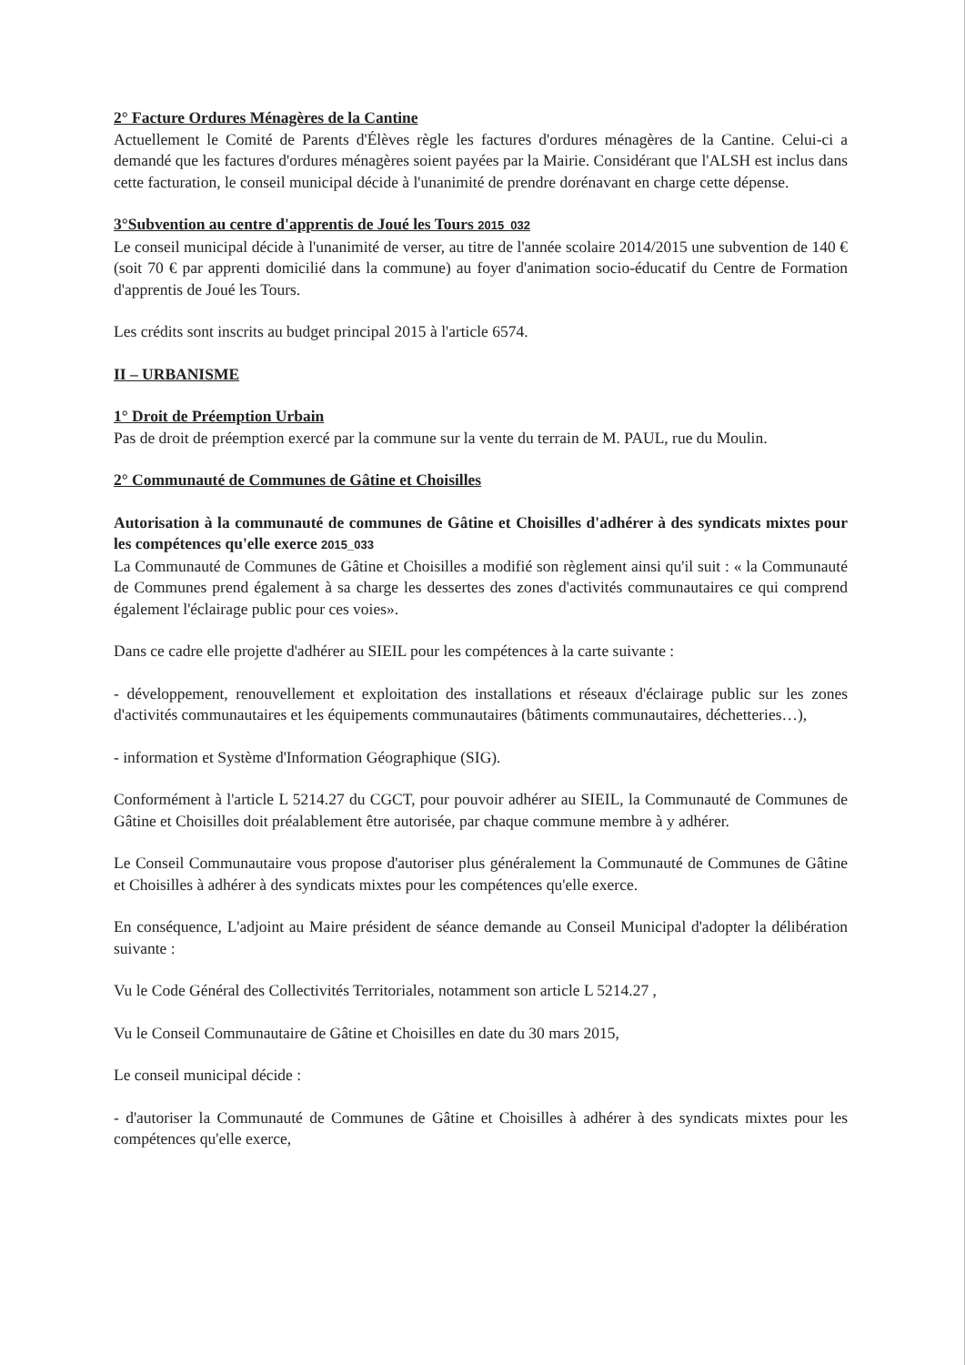2° Facture Ordures Ménagères de la Cantine
Actuellement le Comité de Parents d'Élèves règle les factures d'ordures ménagères de la Cantine. Celui-ci a demandé que les factures d'ordures ménagères soient payées par la Mairie. Considérant que l'ALSH est inclus dans cette facturation, le conseil municipal décide à l'unanimité de prendre dorénavant en charge cette dépense.
3°Subvention au centre d'apprentis de Joué les Tours 2015_032
Le conseil municipal décide à l'unanimité de verser, au titre de l'année scolaire 2014/2015 une subvention de 140 € (soit 70 € par apprenti domicilié dans la commune) au foyer d'animation socio-éducatif du Centre de Formation d'apprentis de Joué les Tours.
Les crédits sont inscrits au budget principal 2015 à l'article 6574.
II – URBANISME
1° Droit de Préemption Urbain
Pas de droit de préemption exercé par la commune sur la vente du terrain de M. PAUL, rue du Moulin.
2° Communauté de Communes de Gâtine et Choisilles
Autorisation à la communauté de communes de Gâtine et Choisilles d'adhérer à des syndicats mixtes pour les compétences qu'elle exerce 2015_033
La Communauté de Communes de Gâtine et Choisilles a modifié son règlement ainsi qu'il suit : « la Communauté de Communes prend également à sa charge les dessertes des zones d'activités communautaires ce qui comprend également l'éclairage public pour ces voies».
Dans ce cadre elle projette d'adhérer au SIEIL pour les compétences à la carte suivante :
- développement, renouvellement et exploitation des installations et réseaux d'éclairage public sur les zones d'activités communautaires et les équipements communautaires (bâtiments communautaires, déchetteries…),
- information et Système d'Information Géographique (SIG).
Conformément à l'article L 5214.27 du CGCT, pour pouvoir adhérer au SIEIL, la Communauté de Communes de Gâtine et Choisilles doit préalablement être autorisée, par chaque commune membre à y adhérer.
Le Conseil Communautaire vous propose d'autoriser plus généralement la Communauté de Communes de Gâtine et Choisilles à adhérer à des syndicats mixtes pour les compétences qu'elle exerce.
En conséquence, L'adjoint au Maire président de séance demande au Conseil Municipal d'adopter la délibération suivante :
Vu le Code Général des Collectivités Territoriales, notamment son article L 5214.27 ,
Vu le Conseil Communautaire de Gâtine et Choisilles en date du 30 mars 2015,
Le conseil municipal décide :
- d'autoriser la Communauté de Communes de Gâtine et Choisilles à adhérer à des syndicats mixtes pour les compétences qu'elle exerce,